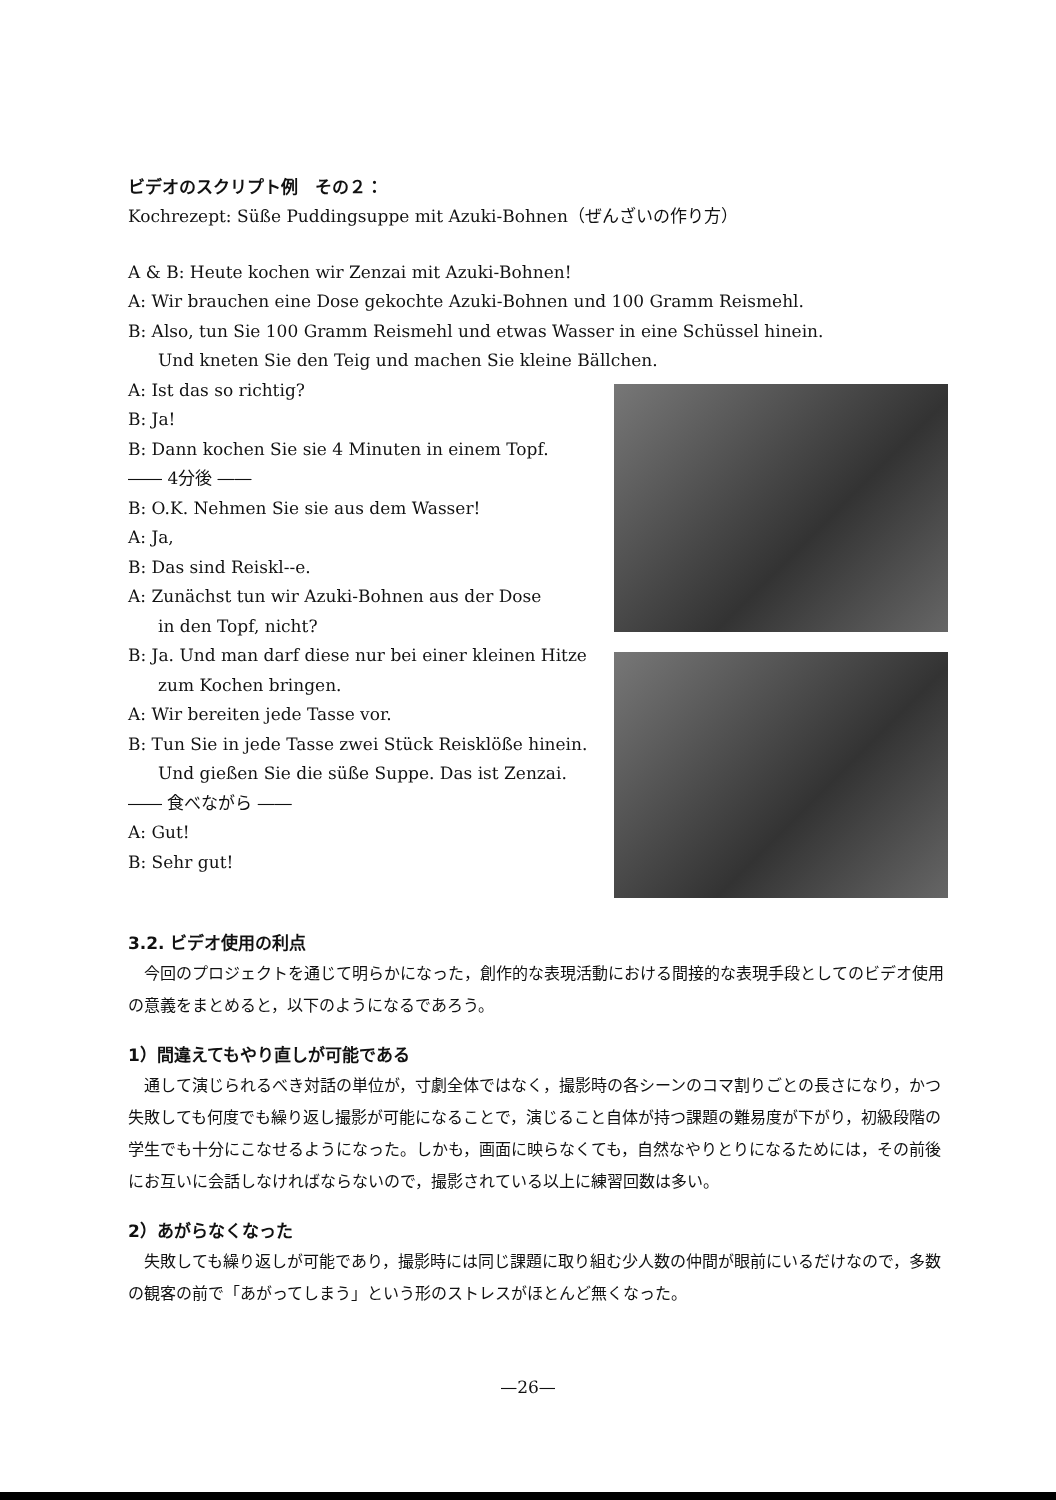ビデオのスクリプト例　その２：
Kochrezept: Süße Puddingsuppe mit Azuki-Bohnen（ぜんざいの作り方）
A & B: Heute kochen wir Zenzai mit Azuki-Bohnen!
A: Wir brauchen eine Dose gekochte Azuki-Bohnen und 100 Gramm Reismehl.
B: Also, tun Sie 100 Gramm Reismehl und etwas Wasser in eine Schüssel hinein.
Und kneten Sie den Teig und machen Sie kleine Bällchen.
A: Ist das so richtig?
B: Ja!
B: Dann kochen Sie sie 4 Minuten in einem Topf.
―― 4分後 ――
B: O.K. Nehmen Sie sie aus dem Wasser!
A: Ja,
B: Das sind Reiskl--e.
A: Zunächst tun wir Azuki-Bohnen aus der Dose
in den Topf, nicht?
B: Ja. Und man darf diese nur bei einer kleinen Hitze
zum Kochen bringen.
A: Wir bereiten jede Tasse vor.
B: Tun Sie in jede Tasse zwei Stück Reisklöße hinein.
Und gießen Sie die süße Suppe. Das ist Zenzai.
―― 食べながら ――
A: Gut!
B: Sehr gut!
3.2. ビデオ使用の利点
今回のプロジェクトを通じて明らかになった，創作的な表現活動における間接的な表現手段としてのビデオ使用の意義をまとめると，以下のようになるであろう。
1）間違えてもやり直しが可能である
通して演じられるべき対話の単位が，寸劇全体ではなく，撮影時の各シーンのコマ割りごとの長さになり，かつ失敗しても何度でも繰り返し撮影が可能になることで，演じること自体が持つ課題の難易度が下がり，初級段階の学生でも十分にこなせるようになった。しかも，画面に映らなくても，自然なやりとりになるためには，その前後にお互いに会話しなければならないので，撮影されている以上に練習回数は多い。
2）あがらなくなった
失敗しても繰り返しが可能であり，撮影時には同じ課題に取り組む少人数の仲間が眼前にいるだけなので，多数の観客の前で「あがってしまう」という形のストレスがほとんど無くなった。
—26—